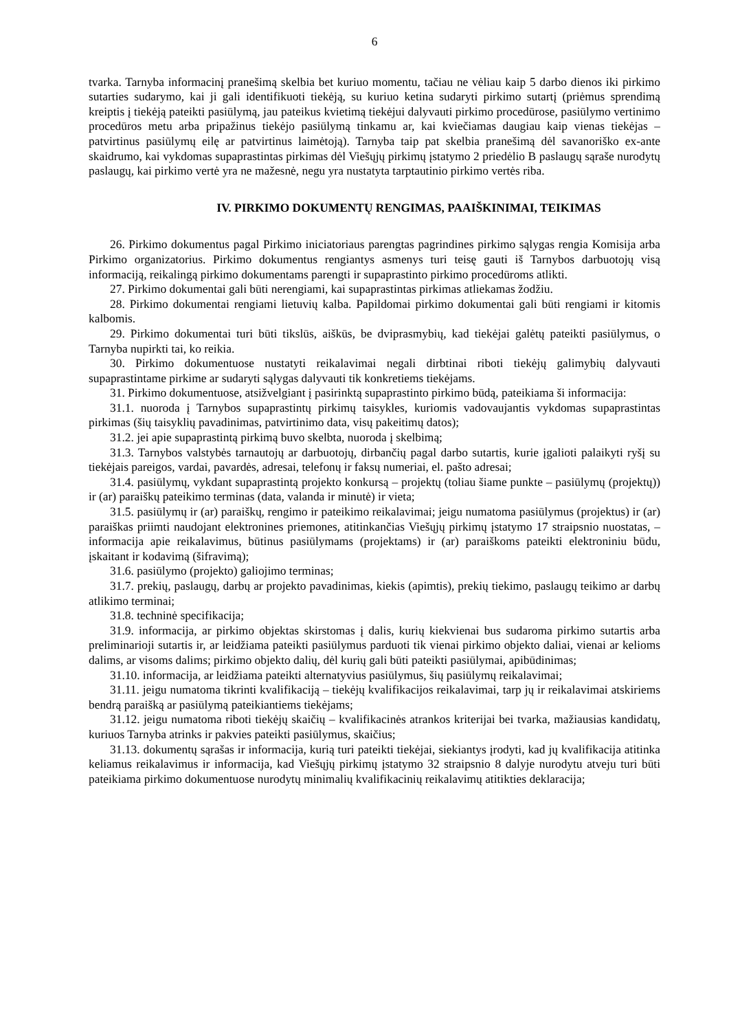6
tvarka. Tarnyba informacinį pranešimą skelbia bet kuriuo momentu, tačiau ne vėliau kaip 5 darbo dienos iki pirkimo sutarties sudarymo, kai ji gali identifikuoti tiekėją, su kuriuo ketina sudaryti pirkimo sutartį (priėmus sprendimą kreiptis į tiekėją pateikti pasiūlymą, jau pateikus kvietimą tiekėjui dalyvauti pirkimo procedūrose, pasiūlymo vertinimo procedūros metu arba pripažinus tiekėjo pasiūlymą tinkamu ar, kai kviečiamas daugiau kaip vienas tiekėjas – patvirtinus pasiūlymų eilę ar patvirtinus laimėtoją). Tarnyba taip pat skelbia pranešimą dėl savanoriško ex-ante skaidrumo, kai vykdomas supaprastintas pirkimas dėl Viešųjų pirkimų įstatymo 2 priedėlio B paslaugų sąraše nurodytų paslaugų, kai pirkimo vertė yra ne mažesnė, negu yra nustatyta tarptautinio pirkimo vertės riba.
IV. PIRKIMO DOKUMENTŲ RENGIMAS, PAAIŠKINIMAI, TEIKIMAS
26. Pirkimo dokumentus pagal Pirkimo iniciatoriaus parengtas pagrindines pirkimo sąlygas rengia Komisija arba Pirkimo organizatorius. Pirkimo dokumentus rengiantys asmenys turi teisę gauti iš Tarnybos darbuotojų visą informaciją, reikalingą pirkimo dokumentams parengti ir supaprastinto pirkimo procedūroms atlikti.
27. Pirkimo dokumentai gali būti nerengiami, kai supaprastintas pirkimas atliekamas žodžiu.
28. Pirkimo dokumentai rengiami lietuvių kalba. Papildomai pirkimo dokumentai gali būti rengiami ir kitomis kalbomis.
29. Pirkimo dokumentai turi būti tikslūs, aiškūs, be dviprasmybių, kad tiekėjai galėtų pateikti pasiūlymus, o Tarnyba nupirkti tai, ko reikia.
30. Pirkimo dokumentuose nustatyti reikalavimai negali dirbtinai riboti tiekėjų galimybių dalyvauti supaprastintame pirkime ar sudaryti sąlygas dalyvauti tik konkretiems tiekėjams.
31. Pirkimo dokumentuose, atsižvelgiant į pasirinktą supaprastinto pirkimo būdą, pateikiama ši informacija:
31.1. nuoroda į Tarnybos supaprastintų pirkimų taisykles, kuriomis vadovaujantis vykdomas supaprastintas pirkimas (šių taisyklių pavadinimas, patvirtinimo data, visų pakeitimų datos);
31.2. jei apie supaprastintą pirkimą buvo skelbta, nuoroda į skelbimą;
31.3. Tarnybos valstybės tarnautojų ar darbuotojų, dirbančių pagal darbo sutartis, kurie įgalioti palaikyti ryšį su tiekėjais pareigos, vardai, pavardės, adresai, telefonų ir faksų numeriai, el. pašto adresai;
31.4. pasiūlymų, vykdant supaprastintą projekto konkursą – projektų (toliau šiame punkte – pasiūlymų (projektų)) ir (ar) paraiškų pateikimo terminas (data, valanda ir minutė) ir vieta;
31.5. pasiūlymų ir (ar) paraiškų, rengimo ir pateikimo reikalavimai; jeigu numatoma pasiūlymus (projektus) ir (ar) paraiškas priimti naudojant elektronines priemones, atitinkančias Viešųjų pirkimų įstatymo 17 straipsnio nuostatas, – informacija apie reikalavimus, būtinus pasiūlymams (projektams) ir (ar) paraiškoms pateikti elektroniniu būdu, įskaitant ir kodavimą (šifravimą);
31.6. pasiūlymo (projekto) galiojimo terminas;
31.7. prekių, paslaugų, darbų ar projekto pavadinimas, kiekis (apimtis), prekių tiekimo, paslaugų teikimo ar darbų atlikimo terminai;
31.8. techninė specifikacija;
31.9. informacija, ar pirkimo objektas skirstomas į dalis, kurių kiekvienai bus sudaroma pirkimo sutartis arba preliminarioji sutartis ir, ar leidžiama pateikti pasiūlymus parduoti tik vienai pirkimo objekto daliai, vienai ar kelioms dalims, ar visoms dalims; pirkimo objekto dalių, dėl kurių gali būti pateikti pasiūlymai, apibūdinimas;
31.10. informacija, ar leidžiama pateikti alternatyvius pasiūlymus, šių pasiūlymų reikalavimai;
31.11. jeigu numatoma tikrinti kvalifikaciją – tiekėjų kvalifikacijos reikalavimai, tarp jų ir reikalavimai atskiriems bendrą paraišką ar pasiūlymą pateikiantiems tiekėjams;
31.12. jeigu numatoma riboti tiekėjų skaičių – kvalifikacinės atrankos kriterijai bei tvarka, mažiausias kandidatų, kuriuos Tarnyba atrinks ir pakvies pateikti pasiūlymus, skaičius;
31.13. dokumentų sąrašas ir informacija, kurią turi pateikti tiekėjai, siekiantys įrodyti, kad jų kvalifikacija atitinka keliamus reikalavimus ir informacija, kad Viešųjų pirkimų įstatymo 32 straipsnio 8 dalyje nurodytu atveju turi būti pateikiama pirkimo dokumentuose nurodytų minimalių kvalifikacinių reikalavimų atitikties deklaracija;